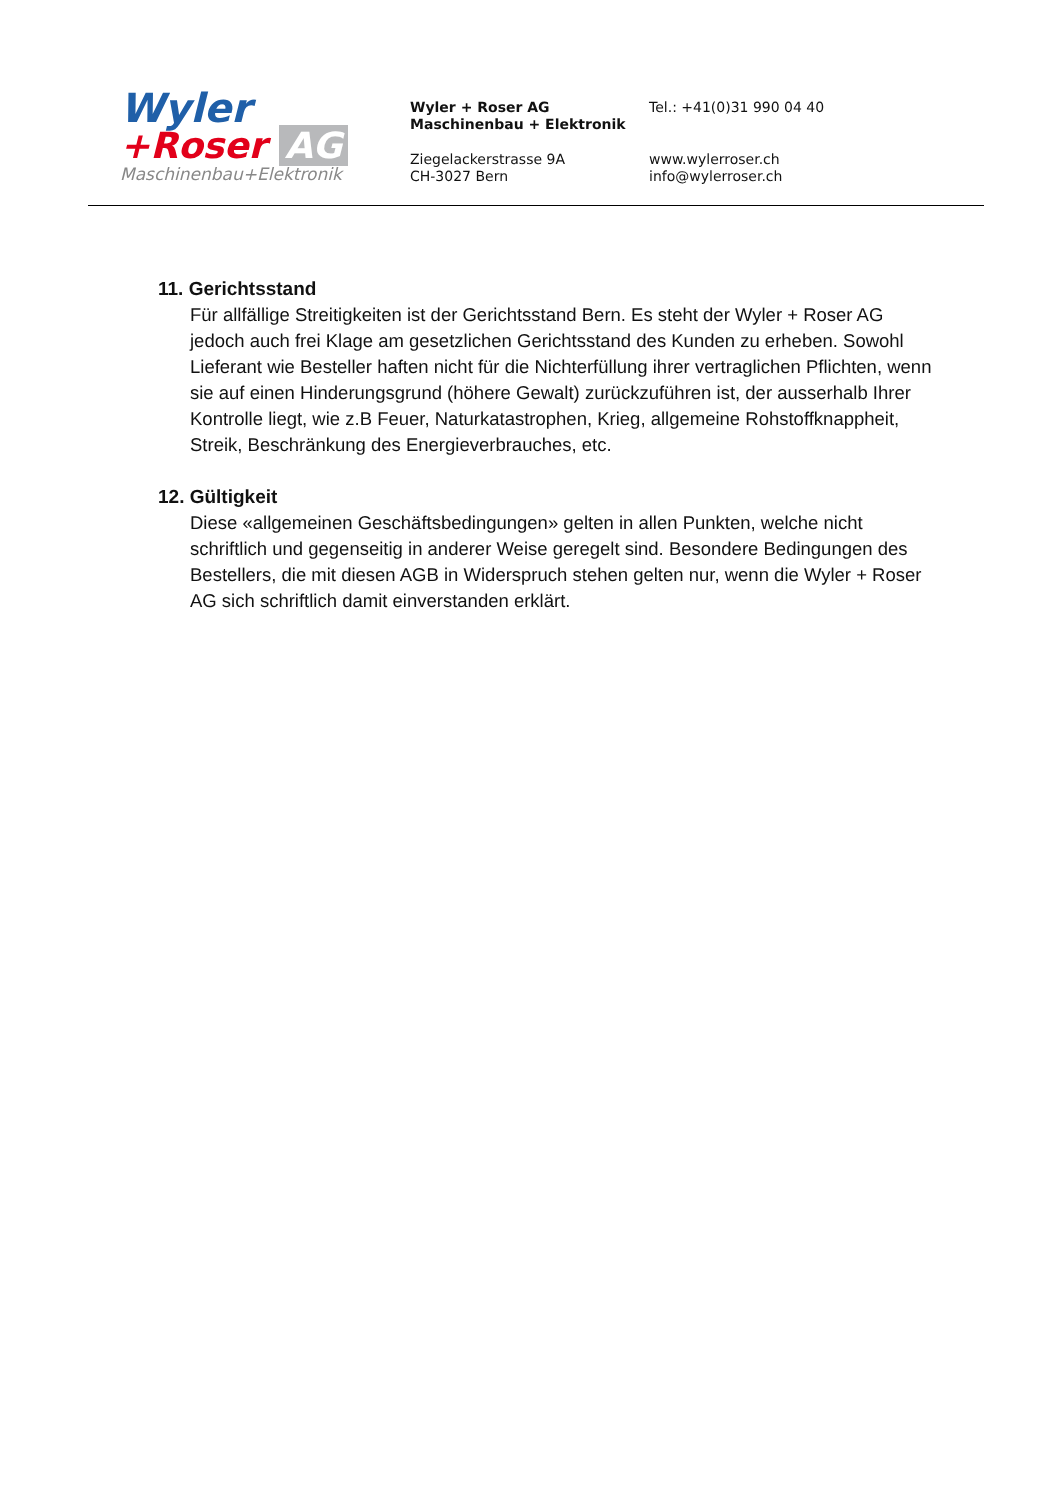Wyler
+Roser AG
Maschinenbau+Elektronik
Wyler + Roser AG
Maschinenbau + Elektronik
Tel.: +41(0)31 990 04 40
Ziegelackerstrasse 9A
CH-3027 Bern
www.wylerroser.ch
info@wylerroser.ch
11. Gerichtsstand
Für allfällige Streitigkeiten ist der Gerichtsstand Bern. Es steht der Wyler + Roser AG jedoch auch frei Klage am gesetzlichen Gerichtsstand des Kunden zu erheben. Sowohl Lieferant wie Besteller haften nicht für die Nichterfüllung ihrer vertraglichen Pflichten, wenn sie auf einen Hinderungsgrund (höhere Gewalt) zurückzuführen ist, der ausserhalb Ihrer Kontrolle liegt, wie z.B Feuer, Naturkatastrophen, Krieg, allgemeine Rohstoffknappheit, Streik, Beschränkung des Energieverbrauches, etc.
12. Gültigkeit
Diese «allgemeinen Geschäftsbedingungen» gelten in allen Punkten, welche nicht schriftlich und gegenseitig in anderer Weise geregelt sind. Besondere Bedingungen des Bestellers, die mit diesen AGB in Widerspruch stehen gelten nur, wenn die Wyler + Roser AG sich schriftlich damit einverstanden erklärt.